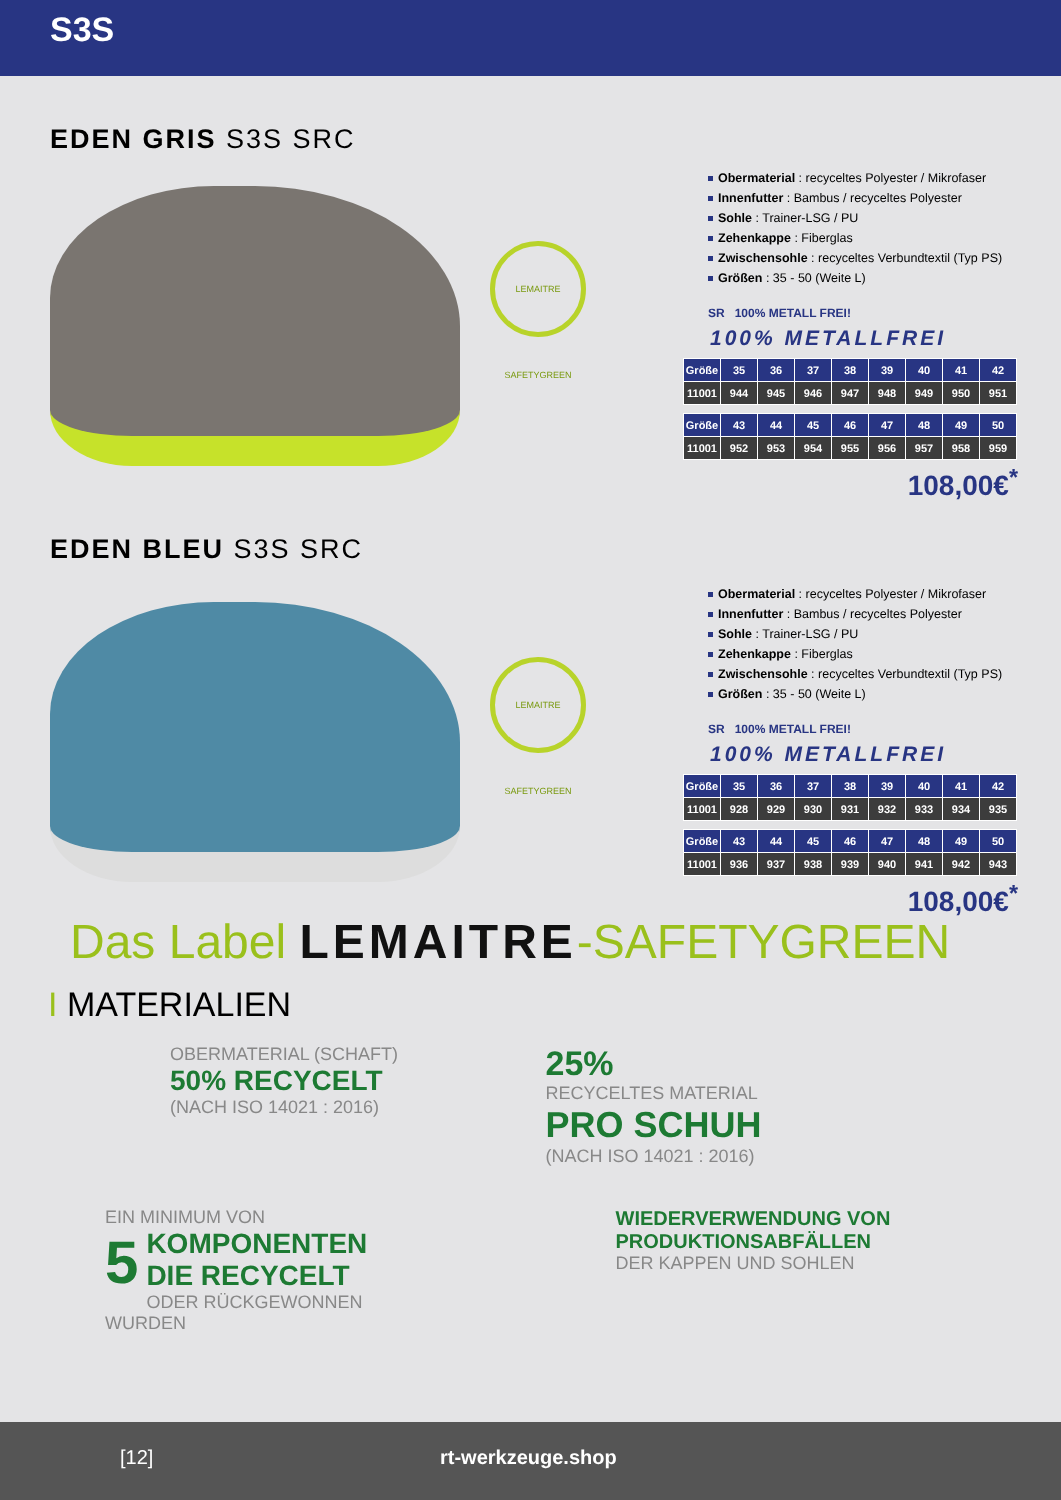S3S
EDEN GRIS S3S SRC
LEMAITRE SAFETYGREEN
Obermaterial : recyceltes Polyester / Mikrofaser
Innenfutter : Bambus / recyceltes Polyester
Sohle : Trainer-LSG / PU
Zehenkappe : Fiberglas
Zwischensohle : recyceltes Verbundtextil (Typ PS)
Größen : 35 - 50 (Weite L)
SR 100% METALL FREI!
100% METALLFREI
| Größe | 35 | 36 | 37 | 38 | 39 | 40 | 41 | 42 |
| --- | --- | --- | --- | --- | --- | --- | --- | --- |
| 11001 | 944 | 945 | 946 | 947 | 948 | 949 | 950 | 951 |
| Größe | 43 | 44 | 45 | 46 | 47 | 48 | 49 | 50 |
| --- | --- | --- | --- | --- | --- | --- | --- | --- |
| 11001 | 952 | 953 | 954 | 955 | 956 | 957 | 958 | 959 |
108,00€<sup>*</sup>
EDEN BLEU S3S SRC
LEMAITRE SAFETYGREEN
Obermaterial : recyceltes Polyester / Mikrofaser
Innenfutter : Bambus / recyceltes Polyester
Sohle : Trainer-LSG / PU
Zehenkappe : Fiberglas
Zwischensohle : recyceltes Verbundtextil (Typ PS)
Größen : 35 - 50 (Weite L)
SR 100% METALL FREI!
100% METALLFREI
| Größe | 35 | 36 | 37 | 38 | 39 | 40 | 41 | 42 |
| --- | --- | --- | --- | --- | --- | --- | --- | --- |
| 11001 | 928 | 929 | 930 | 931 | 932 | 933 | 934 | 935 |
| Größe | 43 | 44 | 45 | 46 | 47 | 48 | 49 | 50 |
| --- | --- | --- | --- | --- | --- | --- | --- | --- |
| 11001 | 936 | 937 | 938 | 939 | 940 | 941 | 942 | 943 |
108,00€<sup>*</sup>
Das Label LEMAITRE-SAFETYGREEN
I MATERIALIEN
OBERMATERIAL (SCHAFT)
50% RECYCELT
(NACH ISO 14021 : 2016)
25%
RECYCELTES MATERIAL
PRO SCHUH
(NACH ISO 14021 : 2016)
EIN MINIMUM VON
5 KOMPONENTEN
DIE RECYCELT
ODER RÜCKGEWONNEN
WURDEN
WIEDERVERWENDUNG VON
PRODUKTIONSABFÄLLEN
DER KAPPEN UND SOHLEN
[12] rt-werkzeuge.shop